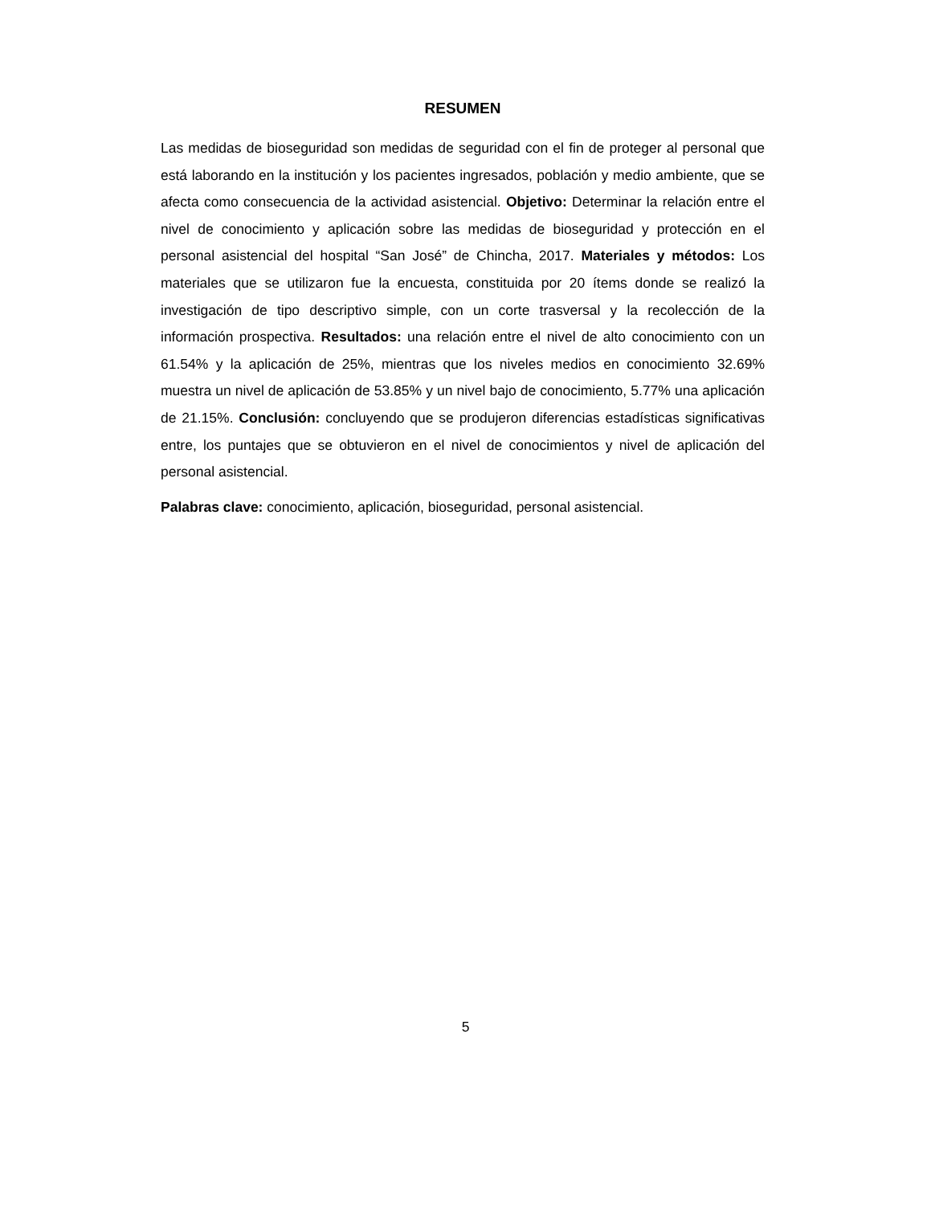RESUMEN
Las medidas de bioseguridad son medidas de seguridad con el fin de proteger al personal que está laborando en la institución y los pacientes ingresados, población y medio ambiente, que se afecta como consecuencia de la actividad asistencial. Objetivo: Determinar la relación entre el nivel de conocimiento y aplicación sobre las medidas de bioseguridad y protección en el personal asistencial del hospital “San José” de Chincha, 2017. Materiales y métodos: Los materiales que se utilizaron fue la encuesta, constituida por 20 ítems donde se realizó la investigación de tipo descriptivo simple, con un corte trasversal y la recolección de la información prospectiva. Resultados: una relación entre el nivel de alto conocimiento con un 61.54% y la aplicación de 25%, mientras que los niveles medios en conocimiento 32.69% muestra un nivel de aplicación de 53.85% y un nivel bajo de conocimiento, 5.77% una aplicación de 21.15%. Conclusión: concluyendo que se produjeron diferencias estadísticas significativas entre, los puntajes que se obtuvieron en el nivel de conocimientos y nivel de aplicación del personal asistencial.
Palabras clave: conocimiento, aplicación, bioseguridad, personal asistencial.
5